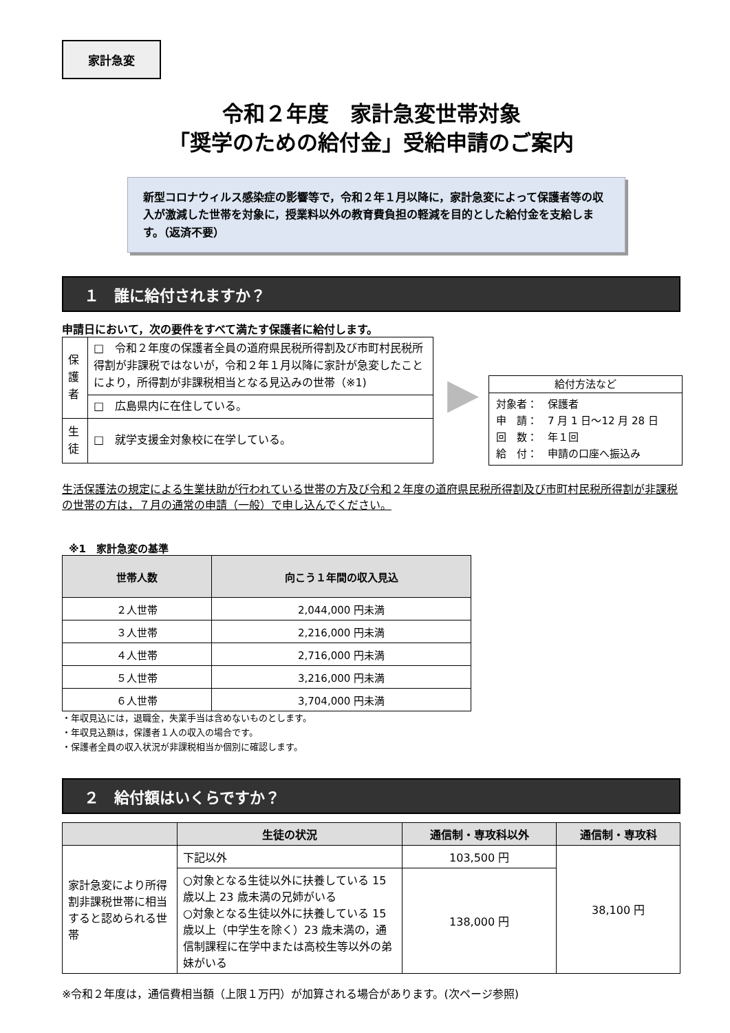家計急変
令和２年度　家計急変世帯対象
「奨学のための給付金」受給申請のご案内
新型コロナウィルス感染症の影響等で，令和２年１月以降に，家計急変によって保護者等の収入が激減した世帯を対象に，授業料以外の教育費負担の軽減を目的とした給付金を支給します。（返済不要）
１　誰に給付されますか？
申請日において，次の要件をすべて満たす保護者に給付します。
| 保護者 | □ 令和２年度の保護者全員の道府県民税所得割及び市町村民税所得割が非課税ではないが，令和２年１月以降に家計が急変したことにより，所得割が非課税相当となる見込みの世帯（※1) |
| | □ 広島県内に在住している。 |
| 生徒 | □ 就学支援金対象校に在学している。 |
▶
給付方法など
対象者：　保護者
申　請：　7 月 1 日〜12 月 28 日
回　数：　年１回
給　付：　申請の口座へ振込み
生活保護法の規定による生業扶助が行われている世帯の方及び令和２年度の道府県民税所得割及び市町村民税所得割が非課税の世帯の方は，７月の通常の申請（一般）で申し込んでください。
※1　家計急変の基準
| 世帯人数 | 向こう１年間の収入見込 |
| --- | --- |
| ２人世帯 | 2,044,000 円未満 |
| ３人世帯 | 2,216,000 円未満 |
| ４人世帯 | 2,716,000 円未満 |
| ５人世帯 | 3,216,000 円未満 |
| ６人世帯 | 3,704,000 円未満 |
・年収見込には，退職金，失業手当は含めないものとします。
・年収見込額は，保護者１人の収入の場合です。
・保護者全員の収入状況が非課税相当か個別に確認します。
２　給付額はいくらですか？
| | 生徒の状況 | 通信制・専攻科以外 | 通信制・専攻科 |
| --- | --- | --- | --- |
| 家計急変により所得割非課税世帯に相当すると認められる世帯 | 下記以外 | 103,500 円 | 38,100 円 |
| | ○対象となる生徒以外に扶養している 15 歳以上 23 歳未満の兄姉がいる ○対象となる生徒以外に扶養している 15 歳以上（中学生を除く）23 歳未満の，通信制課程に在学中または高校生等以外の弟妹がいる | 138,000 円 | |
※令和２年度は，通信費相当額（上限１万円）が加算される場合があります。(次ページ参照)